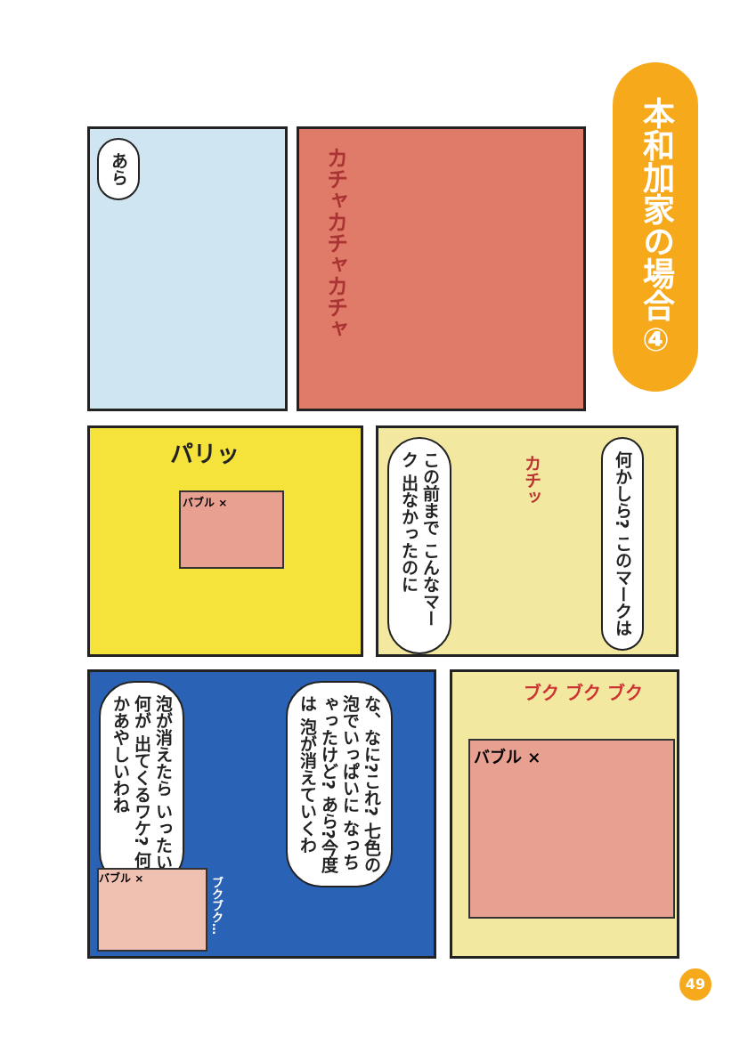本和加家の場合④
あら カチャカチャカチャ
パリッ
バブル ×
この前まで こんなマーク 出なかったのに
カチッ
何かしら? このマークは
泡が消えたら いったい何が 出てくるワケ? 何かあやしいわね
な、なに?これ? 七色の泡でいっぱいに なっちゃったけど? あら?今度は 泡が消えていくわ
バブル ×
ブクブク…
ブク ブク ブク
バブル ×
49